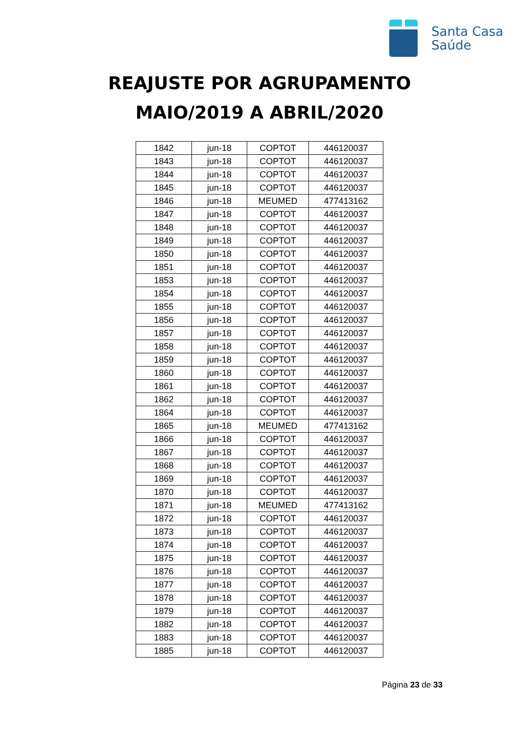Santa Casa
Saúde
REAJUSTE POR AGRUPAMENTO
MAIO/2019 A ABRIL/2020
| 1842 | jun-18 | COPTOT | 446120037 |
| 1843 | jun-18 | COPTOT | 446120037 |
| 1844 | jun-18 | COPTOT | 446120037 |
| 1845 | jun-18 | COPTOT | 446120037 |
| 1846 | jun-18 | MEUMED | 477413162 |
| 1847 | jun-18 | COPTOT | 446120037 |
| 1848 | jun-18 | COPTOT | 446120037 |
| 1849 | jun-18 | COPTOT | 446120037 |
| 1850 | jun-18 | COPTOT | 446120037 |
| 1851 | jun-18 | COPTOT | 446120037 |
| 1853 | jun-18 | COPTOT | 446120037 |
| 1854 | jun-18 | COPTOT | 446120037 |
| 1855 | jun-18 | COPTOT | 446120037 |
| 1856 | jun-18 | COPTOT | 446120037 |
| 1857 | jun-18 | COPTOT | 446120037 |
| 1858 | jun-18 | COPTOT | 446120037 |
| 1859 | jun-18 | COPTOT | 446120037 |
| 1860 | jun-18 | COPTOT | 446120037 |
| 1861 | jun-18 | COPTOT | 446120037 |
| 1862 | jun-18 | COPTOT | 446120037 |
| 1864 | jun-18 | COPTOT | 446120037 |
| 1865 | jun-18 | MEUMED | 477413162 |
| 1866 | jun-18 | COPTOT | 446120037 |
| 1867 | jun-18 | COPTOT | 446120037 |
| 1868 | jun-18 | COPTOT | 446120037 |
| 1869 | jun-18 | COPTOT | 446120037 |
| 1870 | jun-18 | COPTOT | 446120037 |
| 1871 | jun-18 | MEUMED | 477413162 |
| 1872 | jun-18 | COPTOT | 446120037 |
| 1873 | jun-18 | COPTOT | 446120037 |
| 1874 | jun-18 | COPTOT | 446120037 |
| 1875 | jun-18 | COPTOT | 446120037 |
| 1876 | jun-18 | COPTOT | 446120037 |
| 1877 | jun-18 | COPTOT | 446120037 |
| 1878 | jun-18 | COPTOT | 446120037 |
| 1879 | jun-18 | COPTOT | 446120037 |
| 1882 | jun-18 | COPTOT | 446120037 |
| 1883 | jun-18 | COPTOT | 446120037 |
| 1885 | jun-18 | COPTOT | 446120037 |
Página 23 de 33